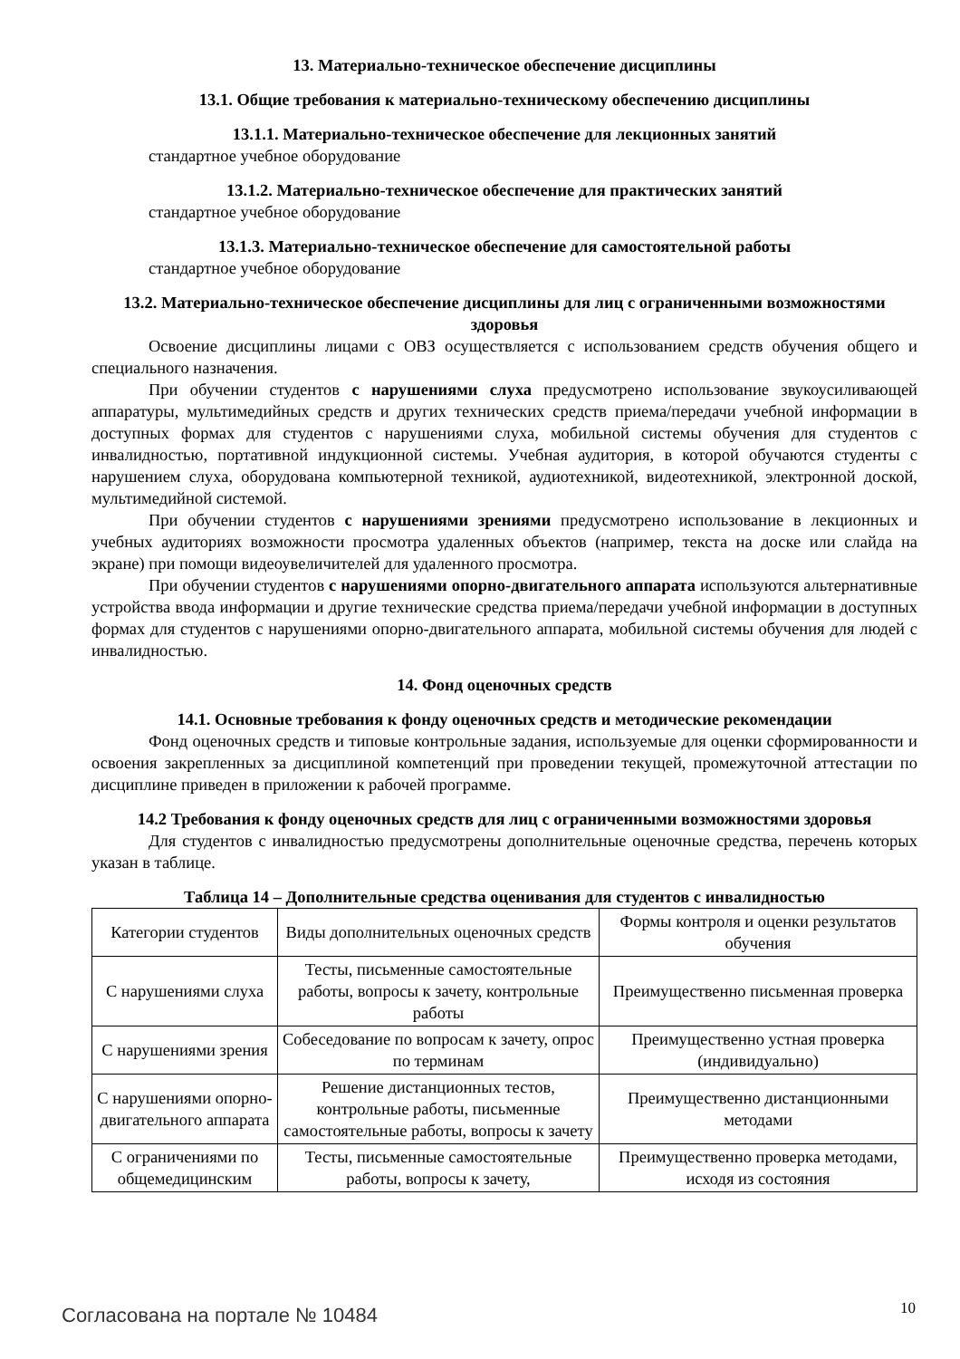13. Материально-техническое обеспечение дисциплины
13.1. Общие требования к материально-техническому обеспечению дисциплины
13.1.1. Материально-техническое обеспечение для лекционных занятий
стандартное учебное оборудование
13.1.2. Материально-техническое обеспечение для практических занятий
стандартное учебное оборудование
13.1.3. Материально-техническое обеспечение для самостоятельной работы
стандартное учебное оборудование
13.2. Материально-техническое обеспечение дисциплины для лиц с ограниченными возможностями здоровья
Освоение дисциплины лицами с ОВЗ осуществляется с использованием средств обучения общего и специального назначения.
При обучении студентов с нарушениями слуха предусмотрено использование звукоусиливающей аппаратуры, мультимедийных средств и других технических средств приема/передачи учебной информации в доступных формах для студентов с нарушениями слуха, мобильной системы обучения для студентов с инвалидностью, портативной индукционной системы. Учебная аудитория, в которой обучаются студенты с нарушением слуха, оборудована компьютерной техникой, аудиотехникой, видеотехникой, электронной доской, мультимедийной системой.
При обучении студентов с нарушениями зрениями предусмотрено использование в лекционных и учебных аудиториях возможности просмотра удаленных объектов (например, текста на доске или слайда на экране) при помощи видеоувеличителей для удаленного просмотра.
При обучении студентов с нарушениями опорно-двигательного аппарата используются альтернативные устройства ввода информации и другие технические средства приема/передачи учебной информации в доступных формах для студентов с нарушениями опорно-двигательного аппарата, мобильной системы обучения для людей с инвалидностью.
14. Фонд оценочных средств
14.1. Основные требования к фонду оценочных средств и методические рекомендации
Фонд оценочных средств и типовые контрольные задания, используемые для оценки сформированности и освоения закрепленных за дисциплиной компетенций при проведении текущей, промежуточной аттестации по дисциплине приведен в приложении к рабочей программе.
14.2 Требования к фонду оценочных средств для лиц с ограниченными возможностями здоровья
Для студентов с инвалидностью предусмотрены дополнительные оценочные средства, перечень которых указан в таблице.
Таблица 14 – Дополнительные средства оценивания для студентов с инвалидностью
| Категории студентов | Виды дополнительных оценочных средств | Формы контроля и оценки результатов обучения |
| С нарушениями слуха | Тесты, письменные самостоятельные работы, вопросы к зачету, контрольные работы | Преимущественно письменная проверка |
| С нарушениями зрения | Собеседование по вопросам к зачету, опрос по терминам | Преимущественно устная проверка (индивидуально) |
| С нарушениями опорно-двигательного аппарата | Решение дистанционных тестов, контрольные работы, письменные самостоятельные работы, вопросы к зачету | Преимущественно дистанционными методами |
| С ограничениями по общемедицинским | Тесты, письменные самостоятельные работы, вопросы к зачету, | Преимущественно проверка методами, исходя из состояния |
Согласована на портале № 10484 10